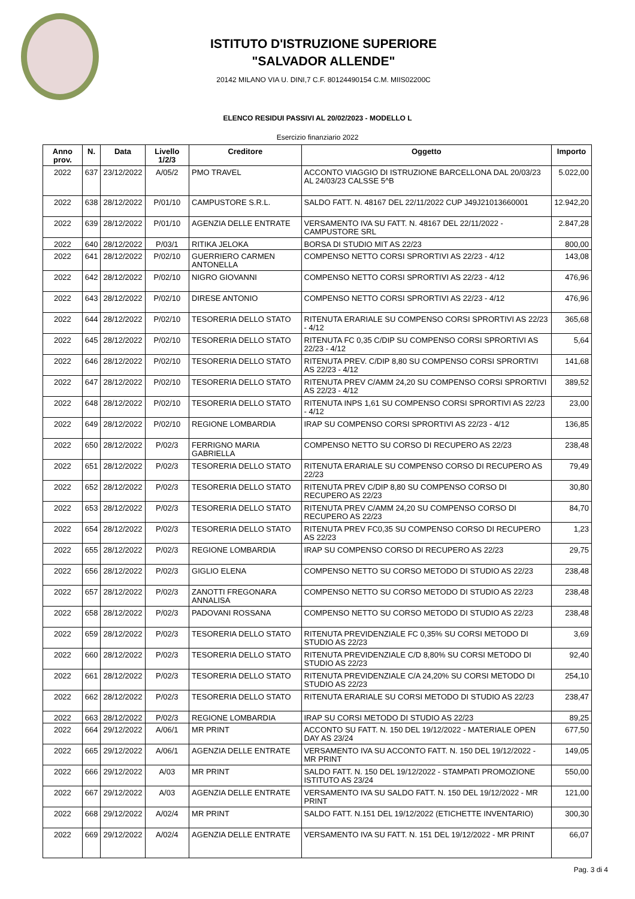ISTITUTO D'ISTRUZIONE SUPERIORE
"SALVADOR ALLENDE"
20142 MILANO VIA U. DINI,7 C.F. 80124490154 C.M. MIIS02200C
ELENCO RESIDUI PASSIVI AL 20/02/2023 - MODELLO L
Esercizio finanziario 2022
| Anno prov. | N. | Data | Livello 1/2/3 | Creditore | Oggetto | Importo |
| --- | --- | --- | --- | --- | --- | --- |
| 2022 | 637 | 23/12/2022 | A/05/2 | PMO TRAVEL | ACCONTO VIAGGIO DI ISTRUZIONE BARCELLONA DAL 20/03/23 AL 24/03/23 CALSSE 5^B | 5.022,00 |
| 2022 | 638 | 28/12/2022 | P/01/10 | CAMPUSTORE S.R.L. | SALDO FATT. N. 48167 DEL 22/11/2022 CUP J49J21013660001 | 12.942,20 |
| 2022 | 639 | 28/12/2022 | P/01/10 | AGENZIA DELLE ENTRATE | VERSAMENTO IVA SU FATT. N. 48167 DEL 22/11/2022 - CAMPUSTORE SRL | 2.847,28 |
| 2022 | 640 | 28/12/2022 | P/03/1 | RITIKA JELOKA | BORSA DI STUDIO MIT AS 22/23 | 800,00 |
| 2022 | 641 | 28/12/2022 | P/02/10 | GUERRIERO CARMEN ANTONELLA | COMPENSO NETTO CORSI SPRORTIVI AS 22/23 - 4/12 | 143,08 |
| 2022 | 642 | 28/12/2022 | P/02/10 | NIGRO GIOVANNI | COMPENSO NETTO CORSI SPRORTIVI AS 22/23 - 4/12 | 476,96 |
| 2022 | 643 | 28/12/2022 | P/02/10 | DIRESE ANTONIO | COMPENSO NETTO CORSI SPRORTIVI AS 22/23 - 4/12 | 476,96 |
| 2022 | 644 | 28/12/2022 | P/02/10 | TESORERIA DELLO STATO | RITENUTA ERARIALE SU COMPENSO CORSI SPRORTIVI AS 22/23 - 4/12 | 365,68 |
| 2022 | 645 | 28/12/2022 | P/02/10 | TESORERIA DELLO STATO | RITENUTA FC 0,35 C/DIP SU COMPENSO CORSI SPRORTIVI AS 22/23 - 4/12 | 5,64 |
| 2022 | 646 | 28/12/2022 | P/02/10 | TESORERIA DELLO STATO | RITENUTA PREV. C/DIP 8,80 SU COMPENSO CORSI SPRORTIVI AS 22/23 - 4/12 | 141,68 |
| 2022 | 647 | 28/12/2022 | P/02/10 | TESORERIA DELLO STATO | RITENUTA PREV C/AMM 24,20 SU COMPENSO CORSI SPRORTIVI AS 22/23 - 4/12 | 389,52 |
| 2022 | 648 | 28/12/2022 | P/02/10 | TESORERIA DELLO STATO | RITENUTA INPS 1,61 SU COMPENSO CORSI SPRORTIVI AS 22/23 - 4/12 | 23,00 |
| 2022 | 649 | 28/12/2022 | P/02/10 | REGIONE LOMBARDIA | IRAP SU COMPENSO CORSI SPRORTIVI AS 22/23 - 4/12 | 136,85 |
| 2022 | 650 | 28/12/2022 | P/02/3 | FERRIGNO MARIA GABRIELLA | COMPENSO NETTO SU CORSO DI RECUPERO AS 22/23 | 238,48 |
| 2022 | 651 | 28/12/2022 | P/02/3 | TESORERIA DELLO STATO | RITENUTA ERARIALE SU COMPENSO CORSO DI RECUPERO AS 22/23 | 79,49 |
| 2022 | 652 | 28/12/2022 | P/02/3 | TESORERIA DELLO STATO | RITENUTA PREV C/DIP 8,80 SU COMPENSO CORSO DI RECUPERO AS 22/23 | 30,80 |
| 2022 | 653 | 28/12/2022 | P/02/3 | TESORERIA DELLO STATO | RITENUTA PREV C/AMM 24,20 SU COMPENSO CORSO DI RECUPERO AS 22/23 | 84,70 |
| 2022 | 654 | 28/12/2022 | P/02/3 | TESORERIA DELLO STATO | RITENUTA PREV FC0,35 SU COMPENSO CORSO DI RECUPERO AS 22/23 | 1,23 |
| 2022 | 655 | 28/12/2022 | P/02/3 | REGIONE LOMBARDIA | IRAP SU COMPENSO CORSO DI RECUPERO AS 22/23 | 29,75 |
| 2022 | 656 | 28/12/2022 | P/02/3 | GIGLIO ELENA | COMPENSO NETTO SU CORSO METODO DI STUDIO AS 22/23 | 238,48 |
| 2022 | 657 | 28/12/2022 | P/02/3 | ZANOTTI FREGONARA ANNALISA | COMPENSO NETTO SU CORSO METODO DI STUDIO AS 22/23 | 238,48 |
| 2022 | 658 | 28/12/2022 | P/02/3 | PADOVANI ROSSANA | COMPENSO NETTO SU CORSO METODO DI STUDIO AS 22/23 | 238,48 |
| 2022 | 659 | 28/12/2022 | P/02/3 | TESORERIA DELLO STATO | RITENUTA PREVIDENZIALE FC 0,35% SU CORSI METODO DI STUDIO AS 22/23 | 3,69 |
| 2022 | 660 | 28/12/2022 | P/02/3 | TESORERIA DELLO STATO | RITENUTA PREVIDENZIALE C/D 8,80% SU CORSI METODO DI STUDIO AS 22/23 | 92,40 |
| 2022 | 661 | 28/12/2022 | P/02/3 | TESORERIA DELLO STATO | RITENUTA PREVIDENZIALE C/A 24,20% SU CORSI METODO DI STUDIO AS 22/23 | 254,10 |
| 2022 | 662 | 28/12/2022 | P/02/3 | TESORERIA DELLO STATO | RITENUTA ERARIALE SU CORSI METODO DI STUDIO AS 22/23 | 238,47 |
| 2022 | 663 | 28/12/2022 | P/02/3 | REGIONE LOMBARDIA | IRAP SU CORSI METODO DI STUDIO AS 22/23 | 89,25 |
| 2022 | 664 | 29/12/2022 | A/06/1 | MR PRINT | ACCONTO SU FATT. N. 150 DEL 19/12/2022 - MATERIALE OPEN DAY AS 23/24 | 677,50 |
| 2022 | 665 | 29/12/2022 | A/06/1 | AGENZIA DELLE ENTRATE | VERSAMENTO IVA SU ACCONTO FATT. N. 150 DEL 19/12/2022 - MR PRINT | 149,05 |
| 2022 | 666 | 29/12/2022 | A/03 | MR PRINT | SALDO FATT. N. 150 DEL 19/12/2022 - STAMPATI PROMOZIONE ISTITUTO AS 23/24 | 550,00 |
| 2022 | 667 | 29/12/2022 | A/03 | AGENZIA DELLE ENTRATE | VERSAMENTO IVA SU SALDO FATT. N. 150 DEL 19/12/2022 - MR PRINT | 121,00 |
| 2022 | 668 | 29/12/2022 | A/02/4 | MR PRINT | SALDO FATT. N.151 DEL 19/12/2022 (ETICHETTE INVENTARIO) | 300,30 |
| 2022 | 669 | 29/12/2022 | A/02/4 | AGENZIA DELLE ENTRATE | VERSAMENTO IVA SU FATT. N. 151 DEL 19/12/2022 - MR PRINT | 66,07 |
Pag. 3 di 4